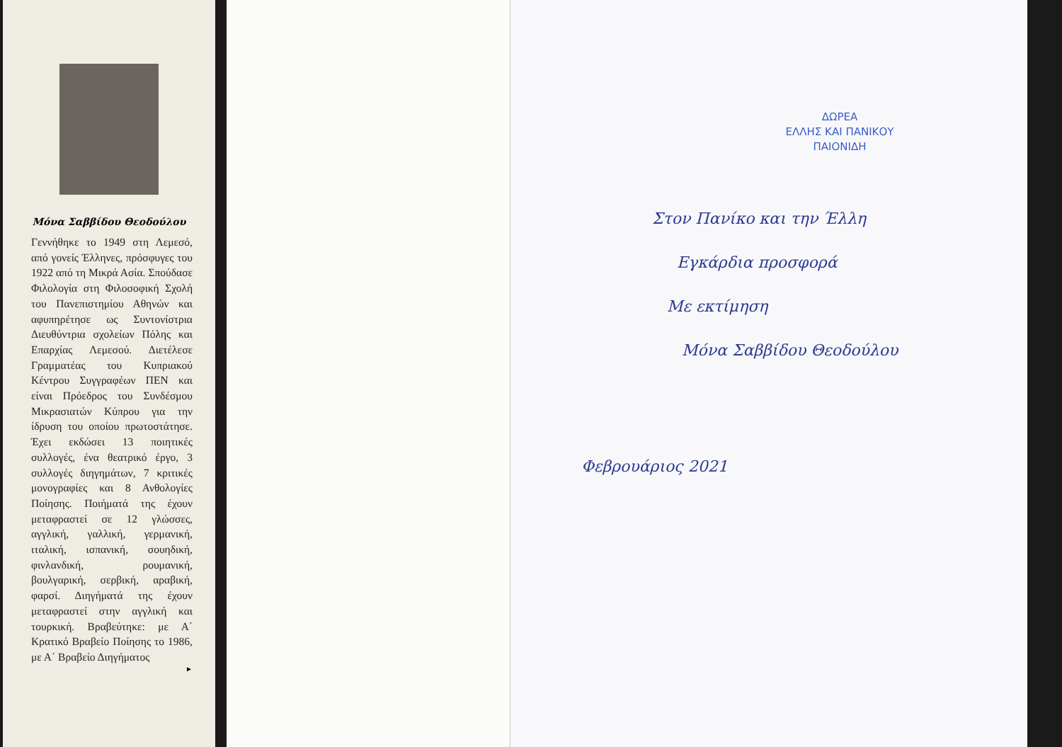Μόνα Σαββίδου Θεοδούλου
Γεννήθηκε το 1949 στη Λεμεσό, από γονείς Έλληνες, πρόσφυγες του 1922 από τη Μικρά Ασία. Σπούδασε Φιλολογία στη Φιλοσοφική Σχολή του Πανεπιστημίου Αθηνών και αφυπηρέτησε ως Συντονίστρια Διευθύντρια σχολείων Πόλης και Επαρχίας Λεμεσού. Διετέλεσε Γραμματέας του Κυπριακού Κέντρου Συγγραφέων ΠΕΝ και είναι Πρόεδρος του Συνδέσμου Μικρασιατών Κύπρου για την ίδρυση του οποίου πρωτοστάτησε. Έχει εκδώσει 13 ποιητικές συλλογές, ένα θεατρικό έργο, 3 συλλογές διηγημάτων, 7 κριτικές μονογραφίες και 8 Ανθολογίες Ποίησης. Ποιήματά της έχουν μεταφραστεί σε 12 γλώσσες, αγγλική, γαλλική, γερμανική, ιταλική, ισπανική, σουηδική, φινλανδική, ρουμανική, βουλγαρική, σερβική, αραβική, φαρσί. Διηγήματά της έχουν μεταφραστεί στην αγγλική και τουρκική. Βραβεύτηκε: με Α΄ Κρατικό Βραβείο Ποίησης το 1986, με Α΄ Βραβείο Διηγήματος
►
ΔΩΡΕΑ
ΕΛΛΗΣ ΚΑΙ ΠΑΝΙΚΟΥ
ΠΑΙΟΝΙΔΗ
Στον Πανίκο και την Έλλη
Εγκάρδια προσφορά
Με εκτίμηση
Μόνα Σαββίδου Θεοδούλου
Φεβρουάριος 2021